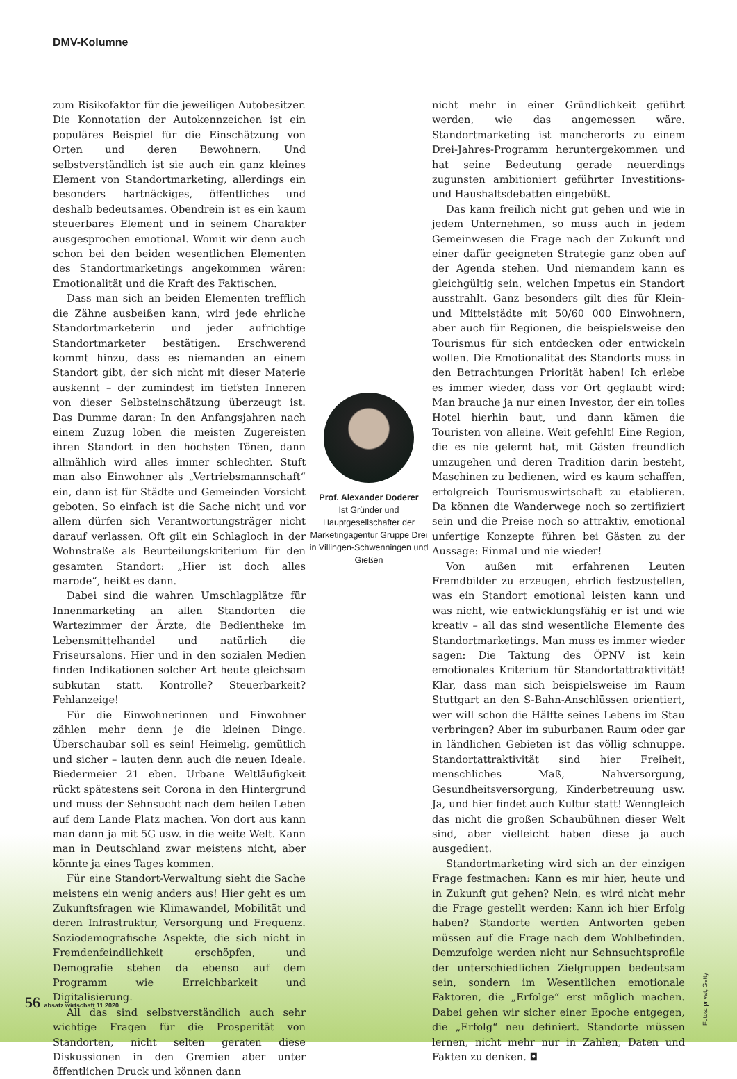DMV-Kolumne
zum Risikofaktor für die jeweiligen Autobesitzer. Die Konnotation der Autokennzeichen ist ein populäres Beispiel für die Einschätzung von Orten und deren Bewohnern. Und selbstverständlich ist sie auch ein ganz kleines Element von Standortmarketing, allerdings ein besonders hartnäckiges, öffentliches und deshalb bedeutsames. Obendrein ist es ein kaum steuerbares Element und in seinem Charakter ausgesprochen emotional. Womit wir denn auch schon bei den beiden wesentlichen Elementen des Standortmarketings angekommen wären: Emotionalität und die Kraft des Faktischen.
Dass man sich an beiden Elementen trefflich die Zähne ausbeißen kann, wird jede ehrliche Standortmarketerin und jeder aufrichtige Standortmarketer bestätigen. Erschwerend kommt hinzu, dass es niemanden an einem Standort gibt, der sich nicht mit dieser Materie auskennt – der zumindest im tiefsten Inneren von dieser Selbsteinschätzung überzeugt ist. Das Dumme daran: In den Anfangsjahren nach einem Zuzug loben die meisten Zugereisten ihren Standort in den höchsten Tönen, dann allmählich wird alles immer schlechter. Stuft man also Einwohner als „Vertriebsmannschaft“ ein, dann ist für Städte und Gemeinden Vorsicht geboten. So einfach ist die Sache nicht und vor allem dürfen sich Verantwortungsträger nicht darauf verlassen. Oft gilt ein Schlagloch in der Wohnstraße als Beurteilungskriterium für den gesamten Standort: „Hier ist doch alles marode“, heißt es dann.
Dabei sind die wahren Umschlagplätze für Innenmarketing an allen Standorten die Wartezimmer der Ärzte, die Bedientheke im Lebensmittelhandel und natürlich die Friseursalons. Hier und in den sozialen Medien finden Indikationen solcher Art heute gleichsam subkutan statt. Kontrolle? Steuerbarkeit? Fehlanzeige!
Für die Einwohnerinnen und Einwohner zählen mehr denn je die kleinen Dinge. Überschaubar soll es sein! Heimelig, gemütlich und sicher – lauten denn auch die neuen Ideale. Biedermeier 21 eben. Urbane Weltläufigkeit rückt spätestens seit Corona in den Hintergrund und muss der Sehnsucht nach dem heilen Leben auf dem Lande Platz machen. Von dort aus kann man dann ja mit 5G usw. in die weite Welt. Kann man in Deutschland zwar meistens nicht, aber könnte ja eines Tages kommen.
Für eine Standort-Verwaltung sieht die Sache meistens ein wenig anders aus! Hier geht es um Zukunftsfragen wie Klimawandel, Mobilität und deren Infrastruktur, Versorgung und Frequenz. Soziodemografische Aspekte, die sich nicht in Fremdenfeindlichkeit erschöpfen, und Demografie stehen da ebenso auf dem Programm wie Erreichbarkeit und Digitalisierung.
All das sind selbstverständlich auch sehr wichtige Fragen für die Prosperität von Standorten, nicht selten geraten diese Diskussionen in den Gremien aber unter öffentlichen Druck und können dann
Prof. Alexander Doderer
Ist Gründer und Hauptgesellschafter der Marketingagentur Gruppe Drei in Villingen-Schwenningen und Gießen
nicht mehr in einer Gründlichkeit geführt werden, wie das angemessen wäre. Standortmarketing ist mancherorts zu einem Drei-Jahres-Programm heruntergekommen und hat seine Bedeutung gerade neuerdings zugunsten ambitioniert geführter Investitions- und Haushaltsdebatten eingebüßt.
Das kann freilich nicht gut gehen und wie in jedem Unternehmen, so muss auch in jedem Gemeinwesen die Frage nach der Zukunft und einer dafür geeigneten Strategie ganz oben auf der Agenda stehen. Und niemandem kann es gleichgültig sein, welchen Impetus ein Standort ausstrahlt. Ganz besonders gilt dies für Klein- und Mittelstädte mit 50/60 000 Einwohnern, aber auch für Regionen, die beispielsweise den Tourismus für sich entdecken oder entwickeln wollen. Die Emotionalität des Standorts muss in den Betrachtungen Priorität haben! Ich erlebe es immer wieder, dass vor Ort geglaubt wird: Man brauche ja nur einen Investor, der ein tolles Hotel hierhin baut, und dann kämen die Touristen von alleine. Weit gefehlt! Eine Region, die es nie gelernt hat, mit Gästen freundlich umzugehen und deren Tradition darin besteht, Maschinen zu bedienen, wird es kaum schaffen, erfolgreich Tourismuswirtschaft zu etablieren. Da können die Wanderwege noch so zertifiziert sein und die Preise noch so attraktiv, emotional unfertige Konzepte führen bei Gästen zu der Aussage: Einmal und nie wieder!
Von außen mit erfahrenen Leuten Fremdbilder zu erzeugen, ehrlich festzustellen, was ein Standort emotional leisten kann und was nicht, wie entwicklungsfähig er ist und wie kreativ – all das sind wesentliche Elemente des Standortmarketings. Man muss es immer wieder sagen: Die Taktung des ÖPNV ist kein emotionales Kriterium für Standortattraktivität! Klar, dass man sich beispielsweise im Raum Stuttgart an den S-Bahn-Anschlüssen orientiert, wer will schon die Hälfte seines Lebens im Stau verbringen? Aber im suburbanen Raum oder gar in ländlichen Gebieten ist das völlig schnuppe. Standortattraktivität sind hier Freiheit, menschliches Maß, Nahversorgung, Gesundheitsversorgung, Kinderbetreuung usw. Ja, und hier findet auch Kultur statt! Wenngleich das nicht die großen Schaubühnen dieser Welt sind, aber vielleicht haben diese ja auch ausgedient.
Standortmarketing wird sich an der einzigen Frage festmachen: Kann es mir hier, heute und in Zukunft gut gehen? Nein, es wird nicht mehr die Frage gestellt werden: Kann ich hier Erfolg haben? Standorte werden Antworten geben müssen auf die Frage nach dem Wohlbefinden. Demzufolge werden nicht nur Sehnsuchtsprofile der unterschiedlichen Zielgruppen bedeutsam sein, sondern im Wesentlichen emotionale Faktoren, die „Erfolge“ erst möglich machen. Dabei gehen wir sicher einer Epoche entgegen, die „Erfolg“ neu definiert. Standorte müssen lernen, nicht mehr nur in Zahlen, Daten und Fakten zu denken. ◘
Fotos: privat, Getty
56 absatz wirtschaft 11 2020